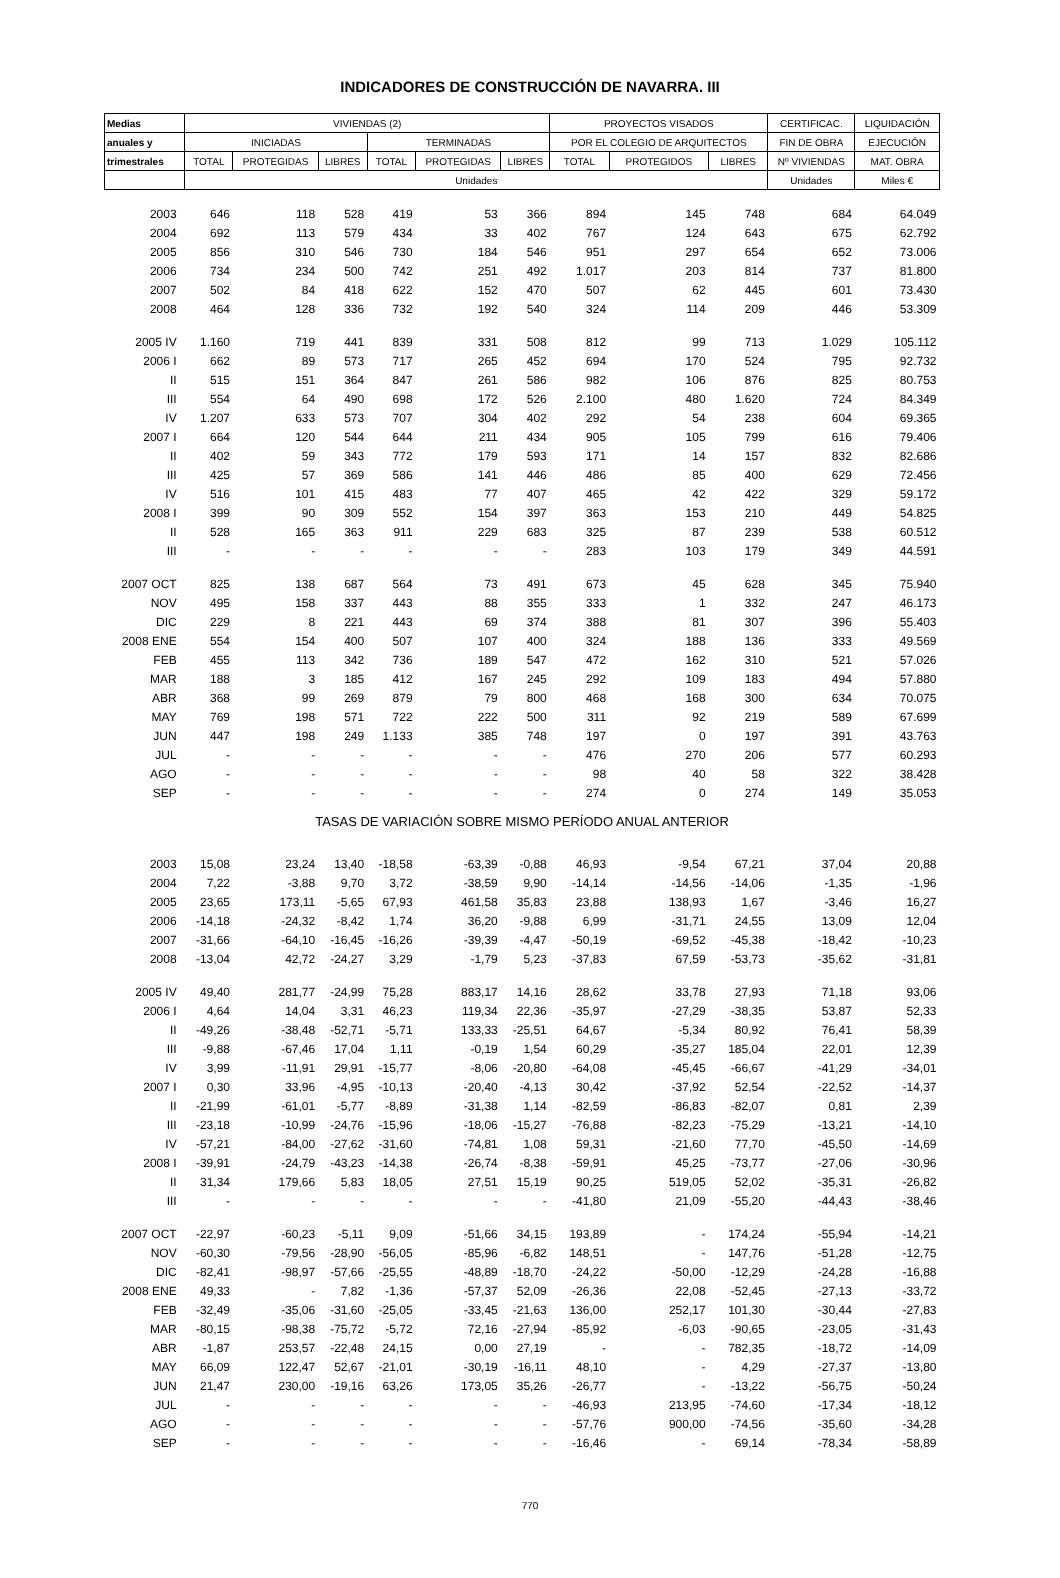INDICADORES DE CONSTRUCCIÓN DE NAVARRA. III
| Medias | VIVIENDAS (2) | | | | | | PROYECTOS VISADOS | | | CERTIFICAC. | LIQUIDACIÓN |
| --- | --- | --- | --- | --- | --- | --- | --- | --- | --- | --- | --- |
| anuales y | INICIADAS | | | TERMINADAS | | | POR EL COLEGIO DE ARQUITECTOS | | | FIN DE OBRA | EJECUCIÓN |
| trimestrales | TOTAL | PROTEGIDAS | LIBRES | TOTAL | PROTEGIDAS | LIBRES | TOTAL | PROTEGIDOS | LIBRES | Nº VIVIENDAS | MAT. OBRA |
| | Unidades | | | | | | | | | Unidades | Miles € |
| 2003 | 646 | 118 | 528 | 419 | 53 | 366 | 894 | 145 | 748 | 684 | 64.049 |
| 2004 | 692 | 113 | 579 | 434 | 33 | 402 | 767 | 124 | 643 | 675 | 62.792 |
| 2005 | 856 | 310 | 546 | 730 | 184 | 546 | 951 | 297 | 654 | 652 | 73.006 |
| 2006 | 734 | 234 | 500 | 742 | 251 | 492 | 1.017 | 203 | 814 | 737 | 81.800 |
| 2007 | 502 | 84 | 418 | 622 | 152 | 470 | 507 | 62 | 445 | 601 | 73.430 |
| 2008 | 464 | 128 | 336 | 732 | 192 | 540 | 324 | 114 | 209 | 446 | 53.309 |
| 2005 IV | 1.160 | 719 | 441 | 839 | 331 | 508 | 812 | 99 | 713 | 1.029 | 105.112 |
| 2006 I | 662 | 89 | 573 | 717 | 265 | 452 | 694 | 170 | 524 | 795 | 92.732 |
| II | 515 | 151 | 364 | 847 | 261 | 586 | 982 | 106 | 876 | 825 | 80.753 |
| III | 554 | 64 | 490 | 698 | 172 | 526 | 2.100 | 480 | 1.620 | 724 | 84.349 |
| IV | 1.207 | 633 | 573 | 707 | 304 | 402 | 292 | 54 | 238 | 604 | 69.365 |
| 2007 I | 664 | 120 | 544 | 644 | 211 | 434 | 905 | 105 | 799 | 616 | 79.406 |
| II | 402 | 59 | 343 | 772 | 179 | 593 | 171 | 14 | 157 | 832 | 82.686 |
| III | 425 | 57 | 369 | 586 | 141 | 446 | 486 | 85 | 400 | 629 | 72.456 |
| IV | 516 | 101 | 415 | 483 | 77 | 407 | 465 | 42 | 422 | 329 | 59.172 |
| 2008 I | 399 | 90 | 309 | 552 | 154 | 397 | 363 | 153 | 210 | 449 | 54.825 |
| II | 528 | 165 | 363 | 911 | 229 | 683 | 325 | 87 | 239 | 538 | 60.512 |
| III | - | - | - | - | - | - | 283 | 103 | 179 | 349 | 44.591 |
| 2007 OCT | 825 | 138 | 687 | 564 | 73 | 491 | 673 | 45 | 628 | 345 | 75.940 |
| NOV | 495 | 158 | 337 | 443 | 88 | 355 | 333 | 1 | 332 | 247 | 46.173 |
| DIC | 229 | 8 | 221 | 443 | 69 | 374 | 388 | 81 | 307 | 396 | 55.403 |
| 2008 ENE | 554 | 154 | 400 | 507 | 107 | 400 | 324 | 188 | 136 | 333 | 49.569 |
| FEB | 455 | 113 | 342 | 736 | 189 | 547 | 472 | 162 | 310 | 521 | 57.026 |
| MAR | 188 | 3 | 185 | 412 | 167 | 245 | 292 | 109 | 183 | 494 | 57.880 |
| ABR | 368 | 99 | 269 | 879 | 79 | 800 | 468 | 168 | 300 | 634 | 70.075 |
| MAY | 769 | 198 | 571 | 722 | 222 | 500 | 311 | 92 | 219 | 589 | 67.699 |
| JUN | 447 | 198 | 249 | 1.133 | 385 | 748 | 197 | 0 | 197 | 391 | 43.763 |
| JUL | - | - | - | - | - | - | 476 | 270 | 206 | 577 | 60.293 |
| AGO | - | - | - | - | - | - | 98 | 40 | 58 | 322 | 38.428 |
| SEP | - | - | - | - | - | - | 274 | 0 | 274 | 149 | 35.053 |
| TASAS DE VARIACIÓN SOBRE MISMO PERÍODO ANUAL ANTERIOR | | | | | | | | | | | |
| 2003 | 15,08 | 23,24 | 13,40 | -18,58 | -63,39 | -0,88 | 46,93 | -9,54 | 67,21 | 37,04 | 20,88 |
| 2004 | 7,22 | -3,88 | 9,70 | 3,72 | -38,59 | 9,90 | -14,14 | -14,56 | -14,06 | -1,35 | -1,96 |
| 2005 | 23,65 | 173,11 | -5,65 | 67,93 | 461,58 | 35,83 | 23,88 | 138,93 | 1,67 | -3,46 | 16,27 |
| 2006 | -14,18 | -24,32 | -8,42 | 1,74 | 36,20 | -9,88 | 6,99 | -31,71 | 24,55 | 13,09 | 12,04 |
| 2007 | -31,66 | -64,10 | -16,45 | -16,26 | -39,39 | -4,47 | -50,19 | -69,52 | -45,38 | -18,42 | -10,23 |
| 2008 | -13,04 | 42,72 | -24,27 | 3,29 | -1,79 | 5,23 | -37,83 | 67,59 | -53,73 | -35,62 | -31,81 |
| 2005 IV | 49,40 | 281,77 | -24,99 | 75,28 | 883,17 | 14,16 | 28,62 | 33,78 | 27,93 | 71,18 | 93,06 |
| 2006 I | 4,64 | 14,04 | 3,31 | 46,23 | 119,34 | 22,36 | -35,97 | -27,29 | -38,35 | 53,87 | 52,33 |
| II | -49,26 | -38,48 | -52,71 | -5,71 | 133,33 | -25,51 | 64,67 | -5,34 | 80,92 | 76,41 | 58,39 |
| III | -9,88 | -67,46 | 17,04 | 1,11 | -0,19 | 1,54 | 60,29 | -35,27 | 185,04 | 22,01 | 12,39 |
| IV | 3,99 | -11,91 | 29,91 | -15,77 | -8,06 | -20,80 | -64,08 | -45,45 | -66,67 | -41,29 | -34,01 |
| 2007 I | 0,30 | 33,96 | -4,95 | -10,13 | -20,40 | -4,13 | 30,42 | -37,92 | 52,54 | -22,52 | -14,37 |
| II | -21,99 | -61,01 | -5,77 | -8,89 | -31,38 | 1,14 | -82,59 | -86,83 | -82,07 | 0,81 | 2,39 |
| III | -23,18 | -10,99 | -24,76 | -15,96 | -18,06 | -15,27 | -76,88 | -82,23 | -75,29 | -13,21 | -14,10 |
| IV | -57,21 | -84,00 | -27,62 | -31,60 | -74,81 | 1,08 | 59,31 | -21,60 | 77,70 | -45,50 | -14,69 |
| 2008 I | -39,91 | -24,79 | -43,23 | -14,38 | -26,74 | -8,38 | -59,91 | 45,25 | -73,77 | -27,06 | -30,96 |
| II | 31,34 | 179,66 | 5,83 | 18,05 | 27,51 | 15,19 | 90,25 | 519,05 | 52,02 | -35,31 | -26,82 |
| III | - | - | - | - | - | - | -41,80 | 21,09 | -55,20 | -44,43 | -38,46 |
| 2007 OCT | -22,97 | -60,23 | -5,11 | 9,09 | -51,66 | 34,15 | 193,89 | - | 174,24 | -55,94 | -14,21 |
| NOV | -60,30 | -79,56 | -28,90 | -56,05 | -85,96 | -6,82 | 148,51 | - | 147,76 | -51,28 | -12,75 |
| DIC | -82,41 | -98,97 | -57,66 | -25,55 | -48,89 | -18,70 | -24,22 | -50,00 | -12,29 | -24,28 | -16,88 |
| 2008 ENE | 49,33 | - | 7,82 | -1,36 | -57,37 | 52,09 | -26,36 | 22,08 | -52,45 | -27,13 | -33,72 |
| FEB | -32,49 | -35,06 | -31,60 | -25,05 | -33,45 | -21,63 | 136,00 | 252,17 | 101,30 | -30,44 | -27,83 |
| MAR | -80,15 | -98,38 | -75,72 | -5,72 | 72,16 | -27,94 | -85,92 | -6,03 | -90,65 | -23,05 | -31,43 |
| ABR | -1,87 | 253,57 | -22,48 | 24,15 | 0,00 | 27,19 | - | - | 782,35 | -18,72 | -14,09 |
| MAY | 66,09 | 122,47 | 52,67 | -21,01 | -30,19 | -16,11 | 48,10 | - | 4,29 | -27,37 | -13,80 |
| JUN | 21,47 | 230,00 | -19,16 | 63,26 | 173,05 | 35,26 | -26,77 | - | -13,22 | -56,75 | -50,24 |
| JUL | - | - | - | - | - | - | -46,93 | 213,95 | -74,60 | -17,34 | -18,12 |
| AGO | - | - | - | - | - | - | -57,76 | 900,00 | -74,56 | -35,60 | -34,28 |
| SEP | - | - | - | - | - | - | -16,46 | - | 69,14 | -78,34 | -58,89 |
770